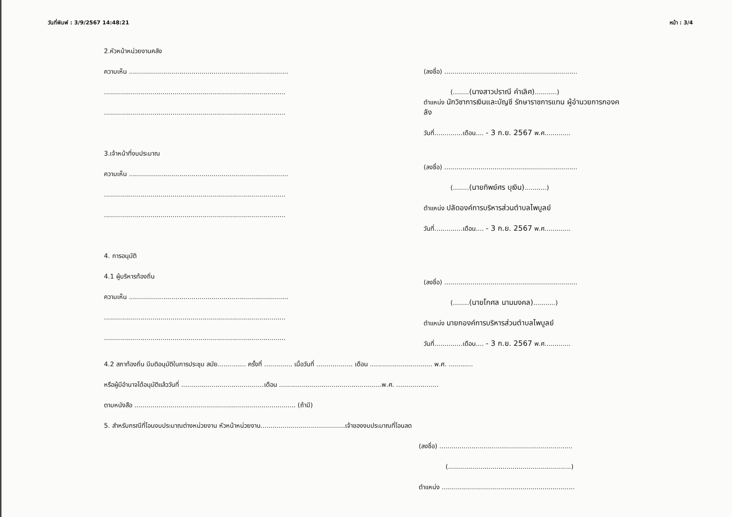วันที่พิมพ์ : 3/9/2567 14:48:21 หน้า : 3/4
2.หัวหน้าหน่วยงานคลัง
ความเห็น ...............................................................................
..........................................................................................
..........................................................................................
3.เจ้าหน้าที่งบประมาณ
ความเห็น ...............................................................................
..........................................................................................
..........................................................................................
4. การอนุมัติ
4.1 ผู้บริหารท้องถิ่น
ความเห็น ...............................................................................
..........................................................................................
..........................................................................................
(ลงชื่อ) ..................................................................
(........(นางสาวปราณี คำเลิศ)...........)
ตำแหน่ง นักวิชาการเงินและบัญชี รักษาราชการแทน ผู้อำนวยการกองคลัง
วันที่..............เดือน.... - 3 ก.ย. 2567 พ.ศ.............
(ลงชื่อ) ..................................................................
(........(นายทิพย์ศร บุเงิน)...........)
ตำแหน่ง ปลัดองค์การบริหารส่วนตำบลไพบูลย์
วันที่..............เดือน.... - 3 ก.ย. 2567 พ.ศ.............
(ลงชื่อ) ..................................................................
(........(นายโกศล นามมงคล)...........)
ตำแหน่ง นายกองค์การบริหารส่วนตำบลไพบูลย์
วันที่..............เดือน.... - 3 ก.ย. 2567 พ.ศ.............
4.2 สภาท้องถิ่น มีมติอนุมัติในการประชุม สมัย.............. ครั้งที่ .............. เมื่อวันที่ .................. เดือน ............................... พ.ศ. ............
หรือผู้มีอำนาจได้อนุมัติแล้ววันที่ .........................................เดือน ...................................................พ.ศ. .....................
ตามหนังสือ ................................................................................ (ถ้ามี)
5. สำหรับกรณีที่โอนงบประมาณต่างหน่วยงาน หัวหน้าหน่วยงาน..........................................เจ้าของงบประมาณที่โอนลด
(ลงชื่อ) ..................................................................
(.............................................................)
ตำแหน่ง ..................................................................